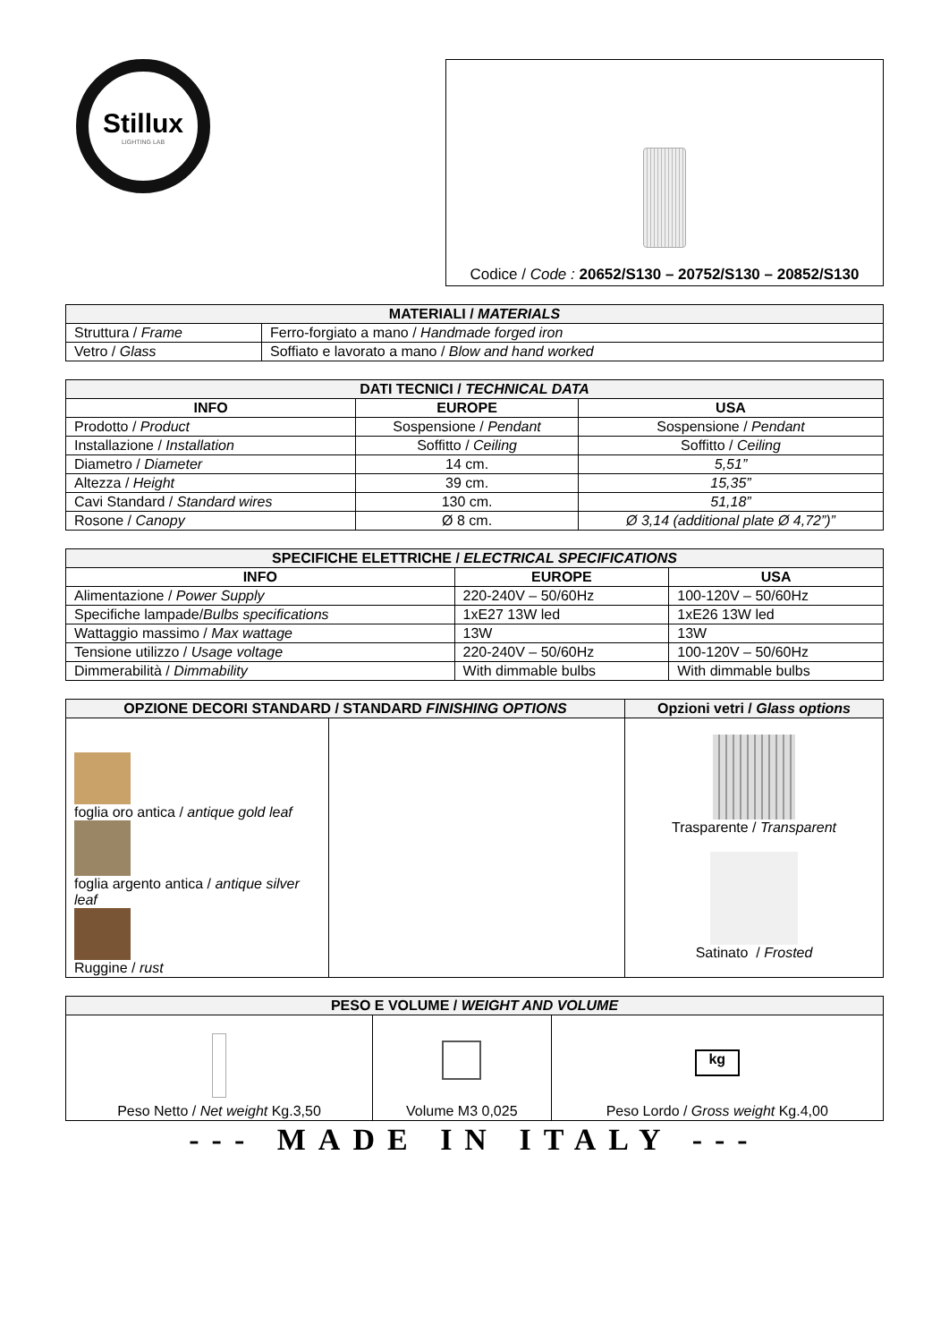Stillux
LIGHTING LAB
Codice / Code : 20652/S130 – 20752/S130 – 20852/S130
| MATERIALI / MATERIALS | |
| --- | --- |
| Struttura / Frame | Ferro-forgiato a mano / Handmade forged iron |
| Vetro / Glass | Soffiato e lavorato a mano / Blow and hand worked |
| DATI TECNICI / TECHNICAL DATA | | |
| --- | --- | --- |
| INFO | EUROPE | USA |
| Prodotto / Product | Sospensione / Pendant | Sospensione / Pendant |
| Installazione / Installation | Soffitto / Ceiling | Soffitto / Ceiling |
| Diametro / Diameter | 14 cm. | 5,51” |
| Altezza / Height | 39 cm. | 15,35” |
| Cavi Standard / Standard wires | 130 cm. | 51,18” |
| Rosone / Canopy | Ø 8 cm. | Ø 3,14 (additional plate Ø 4,72”)” |
| SPECIFICHE ELETTRICHE / ELECTRICAL SPECIFICATIONS | | |
| --- | --- | --- |
| INFO | EUROPE | USA |
| Alimentazione / Power Supply | 220-240V – 50/60Hz | 100-120V – 50/60Hz |
| Specifiche lampade/ Bulbs specifications | 1xE27 13W led | 1xE26 13W led |
| Wattaggio massimo / Max wattage | 13W | 13W |
| Tensione utilizzo / Usage voltage | 220-240V – 50/60Hz | 100-120V – 50/60Hz |
| Dimmerabilità / Dimmability | With dimmable bulbs | With dimmable bulbs |
| OPZIONE DECORI STANDARD / STANDARD FINISHING OPTIONS | | Opzioni vetri / Glass options |
| --- | --- | --- |
| foglia oro antica / antique gold leaf foglia argento antica / antique silver leaf Ruggine / rust | | Trasparente / Transparent Satinato / Frosted |
| PESO E VOLUME / WEIGHT AND VOLUME | | |
| --- | --- | --- |
| Peso Netto / Net weight Kg.3,50 | Volume M3 0,025 | kg Peso Lordo / Gross weight Kg.4,00 |
--- MADE IN ITALY ---